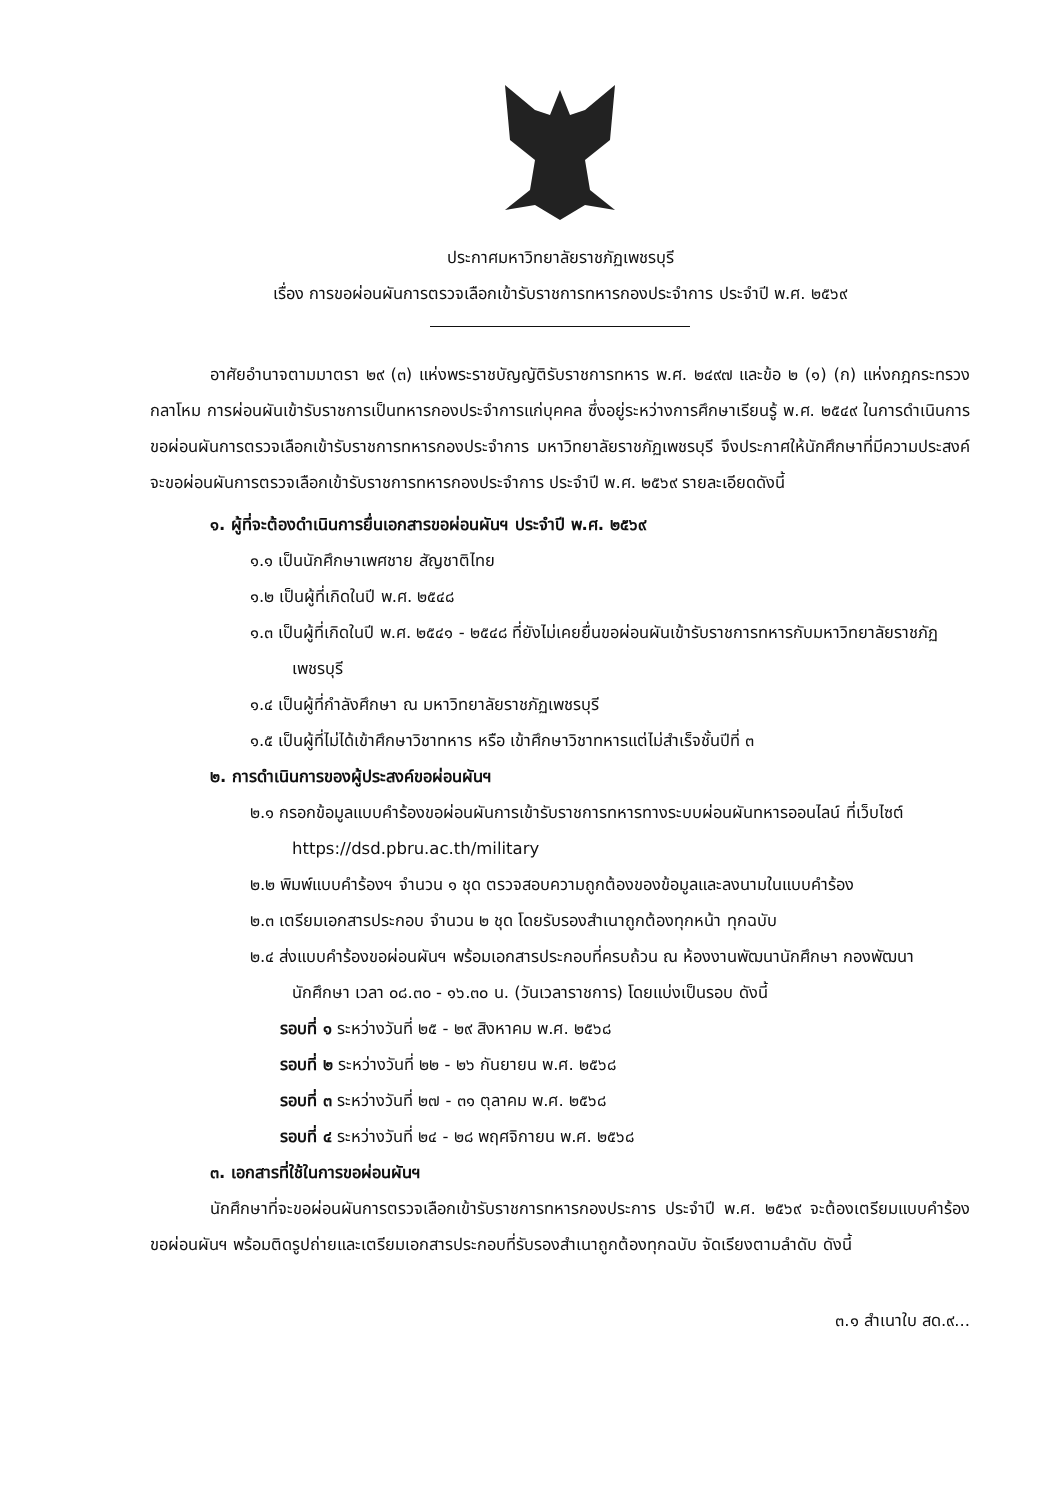ประกาศมหาวิทยาลัยราชภัฏเพชรบุรี
เรื่อง การขอผ่อนผันการตรวจเลือกเข้ารับราชการทหารกองประจำการ ประจำปี พ.ศ. ๒๕๖๙
อาศัยอำนาจตามมาตรา ๒๙ (๓) แห่งพระราชบัญญัติรับราชการทหาร พ.ศ. ๒๔๙๗ และข้อ ๒ (๑) (ก) แห่งกฎกระทรวงกลาโหม การผ่อนผันเข้ารับราชการเป็นทหารกองประจำการแก่บุคคล ซึ่งอยู่ระหว่างการศึกษาเรียนรู้ พ.ศ. ๒๕๔๙ ในการดำเนินการขอผ่อนผันการตรวจเลือกเข้ารับราชการทหารกองประจำการ มหาวิทยาลัยราชภัฏเพชรบุรี จึงประกาศให้นักศึกษาที่มีความประสงค์จะขอผ่อนผันการตรวจเลือกเข้ารับราชการทหารกองประจำการ ประจำปี พ.ศ. ๒๕๖๙ รายละเอียดดังนี้
๑. ผู้ที่จะต้องดำเนินการยื่นเอกสารขอผ่อนผันฯ ประจำปี พ.ศ. ๒๕๖๙
๑.๑ เป็นนักศึกษาเพศชาย สัญชาติไทย
๑.๒ เป็นผู้ที่เกิดในปี พ.ศ. ๒๕๔๘
๑.๓ เป็นผู้ที่เกิดในปี พ.ศ. ๒๕๔๑ - ๒๕๔๘ ที่ยังไม่เคยยื่นขอผ่อนผันเข้ารับราชการทหารกับมหาวิทยาลัยราชภัฏเพชรบุรี
๑.๔ เป็นผู้ที่กำลังศึกษา ณ มหาวิทยาลัยราชภัฏเพชรบุรี
๑.๕ เป็นผู้ที่ไม่ได้เข้าศึกษาวิชาทหาร หรือ เข้าศึกษาวิชาทหารแต่ไม่สำเร็จชั้นปีที่ ๓
๒. การดำเนินการของผู้ประสงค์ขอผ่อนผันฯ
๒.๑ กรอกข้อมูลแบบคำร้องขอผ่อนผันการเข้ารับราชการทหารทางระบบผ่อนผันทหารออนไลน์ ที่เว็บไซต์ https://dsd.pbru.ac.th/military
๒.๒ พิมพ์แบบคำร้องฯ จำนวน ๑ ชุด ตรวจสอบความถูกต้องของข้อมูลและลงนามในแบบคำร้อง
๒.๓ เตรียมเอกสารประกอบ จำนวน ๒ ชุด โดยรับรองสำเนาถูกต้องทุกหน้า ทุกฉบับ
๒.๔ ส่งแบบคำร้องขอผ่อนผันฯ พร้อมเอกสารประกอบที่ครบถ้วน ณ ห้องงานพัฒนานักศึกษา กองพัฒนานักศึกษา เวลา ๐๘.๓๐ - ๑๖.๓๐ น. (วันเวลาราชการ) โดยแบ่งเป็นรอบ ดังนี้
รอบที่ ๑ ระหว่างวันที่ ๒๕ - ๒๙ สิงหาคม พ.ศ. ๒๕๖๘
รอบที่ ๒ ระหว่างวันที่ ๒๒ - ๒๖ กันยายน พ.ศ. ๒๕๖๘
รอบที่ ๓ ระหว่างวันที่ ๒๗ - ๓๑ ตุลาคม พ.ศ. ๒๕๖๘
รอบที่ ๔ ระหว่างวันที่ ๒๔ - ๒๘ พฤศจิกายน พ.ศ. ๒๕๖๘
๓. เอกสารที่ใช้ในการขอผ่อนผันฯ
นักศึกษาที่จะขอผ่อนผันการตรวจเลือกเข้ารับราชการทหารกองประการ ประจำปี พ.ศ. ๒๕๖๙ จะต้องเตรียมแบบคำร้องขอผ่อนผันฯ พร้อมติดรูปถ่ายและเตรียมเอกสารประกอบที่รับรองสำเนาถูกต้องทุกฉบับ จัดเรียงตามลำดับ ดังนี้
๓.๑ สำเนาใบ สด.๙...